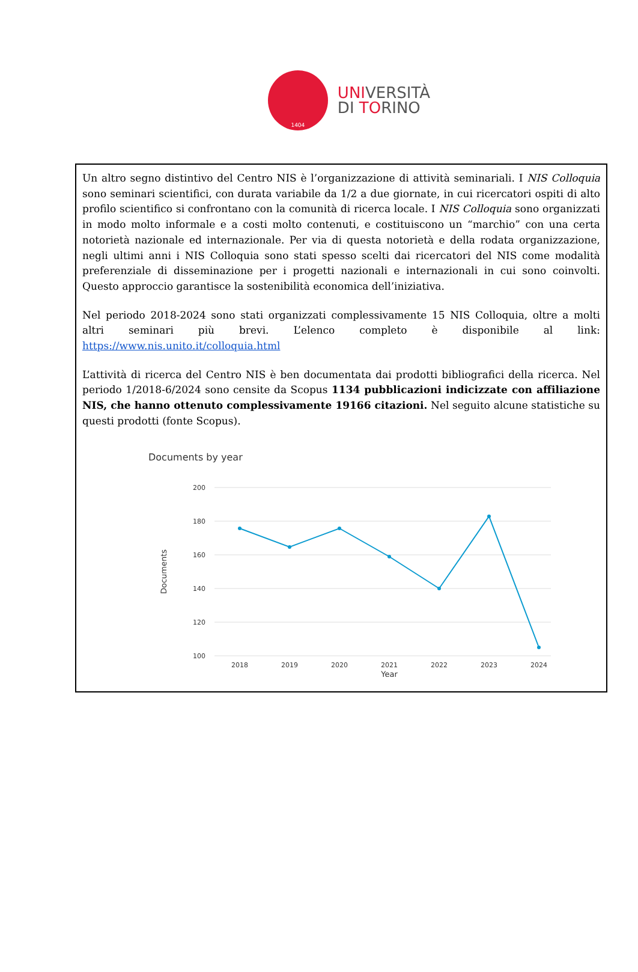1404
UNIVERSITÀ
DI TORINO
Un altro segno distintivo del Centro NIS è l’organizzazione di attività seminariali. I NIS Colloquia sono seminari scientifici, con durata variabile da 1/2 a due giornate, in cui ricercatori ospiti di alto profilo scientifico si confrontano con la comunità di ricerca locale. I NIS Colloquia sono organizzati in modo molto informale e a costi molto contenuti, e costituiscono un “marchio” con una certa notorietà nazionale ed internazionale. Per via di questa notorietà e della rodata organizzazione, negli ultimi anni i NIS Colloquia sono stati spesso scelti dai ricercatori del NIS come modalità preferenziale di disseminazione per i progetti nazionali e internazionali in cui sono coinvolti. Questo approccio garantisce la sostenibilità economica dell’iniziativa.
Nel periodo 2018-2024 sono stati organizzati complessivamente 15 NIS Colloquia, oltre a molti altri seminari più brevi. L’elenco completo è disponibile al link: https://www.nis.unito.it/colloquia.html
L’attività di ricerca del Centro NIS è ben documentata dai prodotti bibliografici della ricerca. Nel periodo 1/2018-6/2024 sono censite da Scopus 1134 pubblicazioni indicizzate con affiliazione NIS, che hanno ottenuto complessivamente 19166 citazioni. Nel seguito alcune statistiche su questi prodotti (fonte Scopus).
Documents by year
200
180
160
140
120
100
Documents
2018
2019
2020
2021
2022
2023
2024
Year